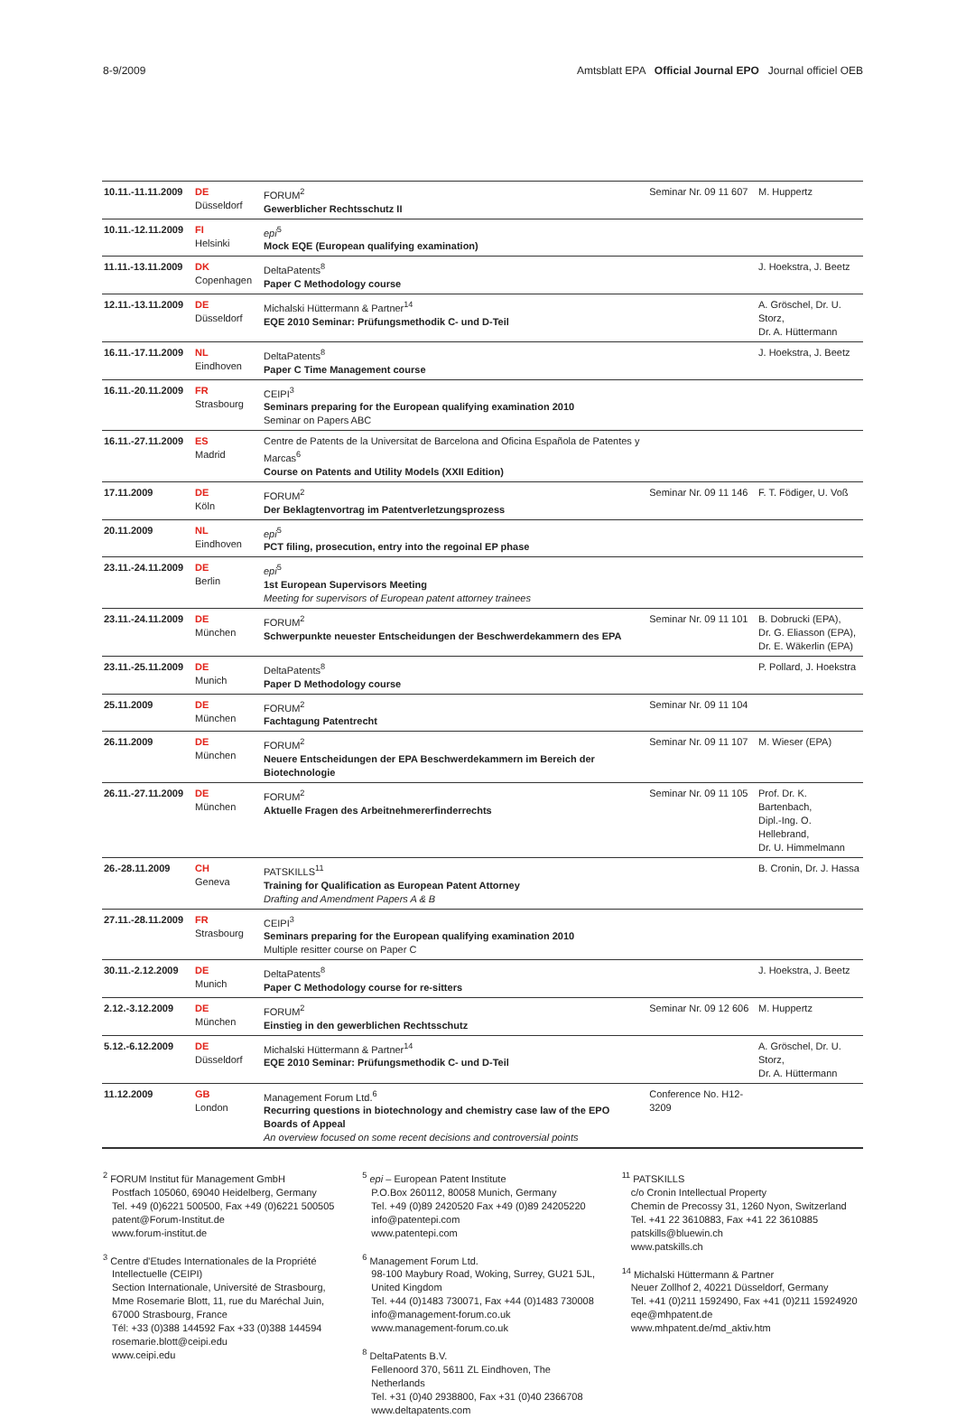8-9/2009 Amtsblatt EPA Official Journal EPO Journal officiel OEB
| 10.11.-11.11.2009 | DE Düsseldorf | FORUM<sup>2</sup> Gewerblicher Rechtsschutz II | Seminar Nr. 09 11 607 | M. Huppertz |
| 10.11.-12.11.2009 | FI Helsinki | epi<sup>5</sup> Mock EQE (European qualifying examination) | | |
| 11.11.-13.11.2009 | DK Copenhagen | DeltaPatents<sup>8</sup> Paper C Methodology course | | J. Hoekstra, J. Beetz |
| 12.11.-13.11.2009 | DE Düsseldorf | Michalski Hüttermann & Partner<sup>14</sup> EQE 2010 Seminar: Prüfungsmethodik C- und D-Teil | | A. Gröschel, Dr. U. Storz, Dr. A. Hüttermann |
| 16.11.-17.11.2009 | NL Eindhoven | DeltaPatents<sup>8</sup> Paper C Time Management course | | J. Hoekstra, J. Beetz |
| 16.11.-20.11.2009 | FR Strasbourg | CEIPI<sup>3</sup> Seminars preparing for the European qualifying examination 2010 Seminar on Papers ABC | | |
| 16.11.-27.11.2009 | ES Madrid | Centre de Patents de la Universitat de Barcelona and Oficina Española de Patentes y Marcas<sup>6</sup> Course on Patents and Utility Models (XXII Edition) | | |
| 17.11.2009 | DE Köln | FORUM<sup>2</sup> Der Beklagtenvortrag im Patentverletzungsprozess | Seminar Nr. 09 11 146 | F. T. Födiger, U. Voß |
| 20.11.2009 | NL Eindhoven | epi<sup>5</sup> PCT filing, prosecution, entry into the regoinal EP phase | | |
| 23.11.-24.11.2009 | DE Berlin | epi<sup>5</sup> 1st European Supervisors Meeting Meeting for supervisors of European patent attorney trainees | | |
| 23.11.-24.11.2009 | DE München | FORUM<sup>2</sup> Schwerpunkte neuester Entscheidungen der Beschwerdekammern des EPA | Seminar Nr. 09 11 101 | B. Dobrucki (EPA), Dr. G. Eliasson (EPA), Dr. E. Wäkerlin (EPA) |
| 23.11.-25.11.2009 | DE Munich | DeltaPatents<sup>8</sup> Paper D Methodology course | | P. Pollard, J. Hoekstra |
| 25.11.2009 | DE München | FORUM<sup>2</sup> Fachtagung Patentrecht | Seminar Nr. 09 11 104 | |
| 26.11.2009 | DE München | FORUM<sup>2</sup> Neuere Entscheidungen der EPA Beschwerdekammern im Bereich der Biotechnologie | Seminar Nr. 09 11 107 | M. Wieser (EPA) |
| 26.11.-27.11.2009 | DE München | FORUM<sup>2</sup> Aktuelle Fragen des Arbeitnehmererfinderrechts | Seminar Nr. 09 11 105 | Prof. Dr. K. Bartenbach, Dipl.-Ing. O. Hellebrand, Dr. U. Himmelmann |
| 26.-28.11.2009 | CH Geneva | PATSKILLS<sup>11</sup> Training for Qualification as European Patent Attorney Drafting and Amendment Papers A & B | | B. Cronin, Dr. J. Hassa |
| 27.11.-28.11.2009 | FR Strasbourg | CEIPI<sup>3</sup> Seminars preparing for the European qualifying examination 2010 Multiple resitter course on Paper C | | |
| 30.11.-2.12.2009 | DE Munich | DeltaPatents<sup>8</sup> Paper C Methodology course for re-sitters | | J. Hoekstra, J. Beetz |
| 2.12.-3.12.2009 | DE München | FORUM<sup>2</sup> Einstieg in den gewerblichen Rechtsschutz | Seminar Nr. 09 12 606 | M. Huppertz |
| 5.12.-6.12.2009 | DE Düsseldorf | Michalski Hüttermann & Partner<sup>14</sup> EQE 2010 Seminar: Prüfungsmethodik C- und D-Teil | | A. Gröschel, Dr. U. Storz, Dr. A. Hüttermann |
| 11.12.2009 | GB London | Management Forum Ltd.<sup>6</sup> Recurring questions in biotechnology and chemistry case law of the EPO Boards of Appeal An overview focused on some recent decisions and controversial points | Conference No. H12-3209 | |
<sup>2</sup> FORUM Institut für Management GmbH
Postfach 105060, 69040 Heidelberg, Germany
Tel. +49 (0)6221 500500, Fax +49 (0)6221 500505
patent@Forum-Institut.de
www.forum-institut.de
<sup>3</sup> Centre d'Etudes Internationales de la Propriété Intellectuelle (CEIPI)
Section Internationale, Université de Strasbourg,
Mme Rosemarie Blott, 11, rue du Maréchal Juin,
67000 Strasbourg, France
Tél: +33 (0)388 144592 Fax +33 (0)388 144594
rosemarie.blott@ceipi.edu
www.ceipi.edu
<sup>5</sup> epi – European Patent Institute
P.O.Box 260112, 80058 Munich, Germany
Tel. +49 (0)89 2420520 Fax +49 (0)89 24205220
info@patentepi.com
www.patentepi.com
<sup>6</sup> Management Forum Ltd.
98-100 Maybury Road, Woking, Surrey, GU21 5JL, United Kingdom
Tel. +44 (0)1483 730071, Fax +44 (0)1483 730008
info@management-forum.co.uk
www.management-forum.co.uk
<sup>8</sup> DeltaPatents B.V.
Fellenoord 370, 5611 ZL Eindhoven, The Netherlands
Tel. +31 (0)40 2938800, Fax +31 (0)40 2366708
www.deltapatents.com
<sup>11</sup> PATSKILLS
c/o Cronin Intellectual Property
Chemin de Precossy 31, 1260 Nyon, Switzerland
Tel. +41 22 3610883, Fax +41 22 3610885
patskills@bluewin.ch
www.patskills.ch
<sup>14</sup> Michalski Hüttermann & Partner
Neuer Zollhof 2, 40221 Düsseldorf, Germany
Tel. +41 (0)211 1592490, Fax +41 (0)211 15924920
eqe@mhpatent.de
www.mhpatent.de/md_aktiv.htm